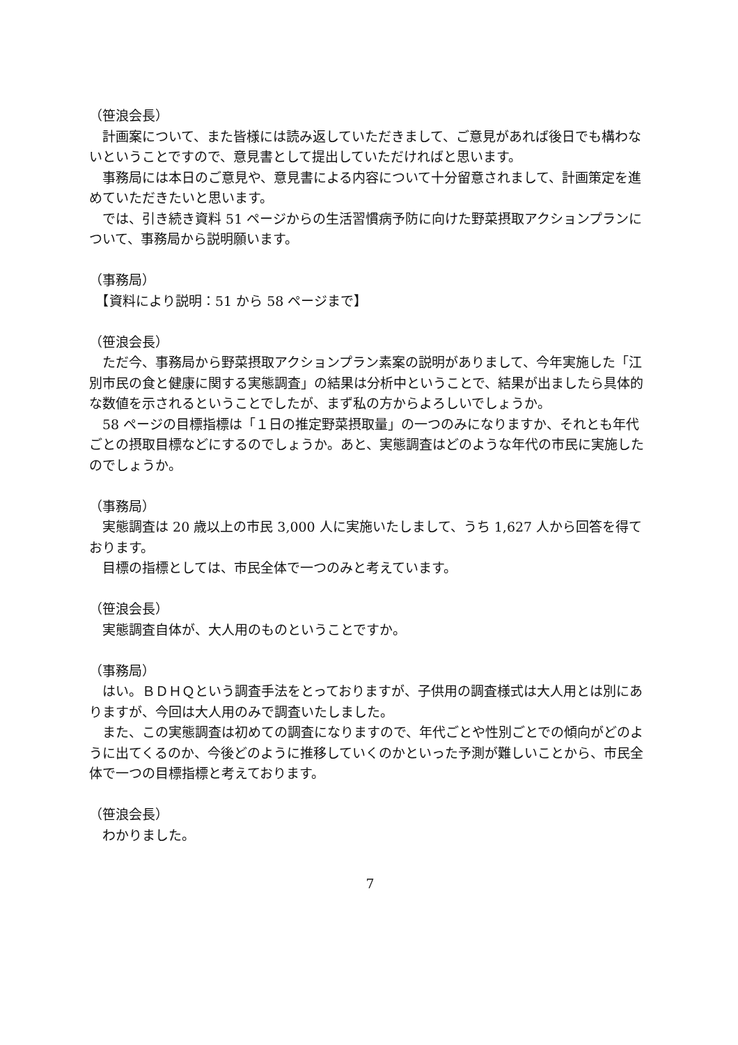（笹浪会長）
　計画案について、また皆様には読み返していただきまして、ご意見があれば後日でも構わないということですので、意見書として提出していただければと思います。
　事務局には本日のご意見や、意見書による内容について十分留意されまして、計画策定を進めていただきたいと思います。
　では、引き続き資料 51 ページからの生活習慣病予防に向けた野菜摂取アクションプランについて、事務局から説明願います。
（事務局）
　【資料により説明：51 から 58 ページまで】
（笹浪会長）
　ただ今、事務局から野菜摂取アクションプラン素案の説明がありまして、今年実施した「江別市民の食と健康に関する実態調査」の結果は分析中ということで、結果が出ましたら具体的な数値を示されるということでしたが、まず私の方からよろしいでしょうか。
　58 ページの目標指標は「１日の推定野菜摂取量」の一つのみになりますか、それとも年代ごとの摂取目標などにするのでしょうか。あと、実態調査はどのような年代の市民に実施したのでしょうか。
（事務局）
　実態調査は 20 歳以上の市民 3,000 人に実施いたしまして、うち 1,627 人から回答を得ております。
　目標の指標としては、市民全体で一つのみと考えています。
（笹浪会長）
　実態調査自体が、大人用のものということですか。
（事務局）
　はい。ＢＤＨＱという調査手法をとっておりますが、子供用の調査様式は大人用とは別にありますが、今回は大人用のみで調査いたしました。
　また、この実態調査は初めての調査になりますので、年代ごとや性別ごとでの傾向がどのように出てくるのか、今後どのように推移していくのかといった予測が難しいことから、市民全体で一つの目標指標と考えております。
（笹浪会長）
　わかりました。
7